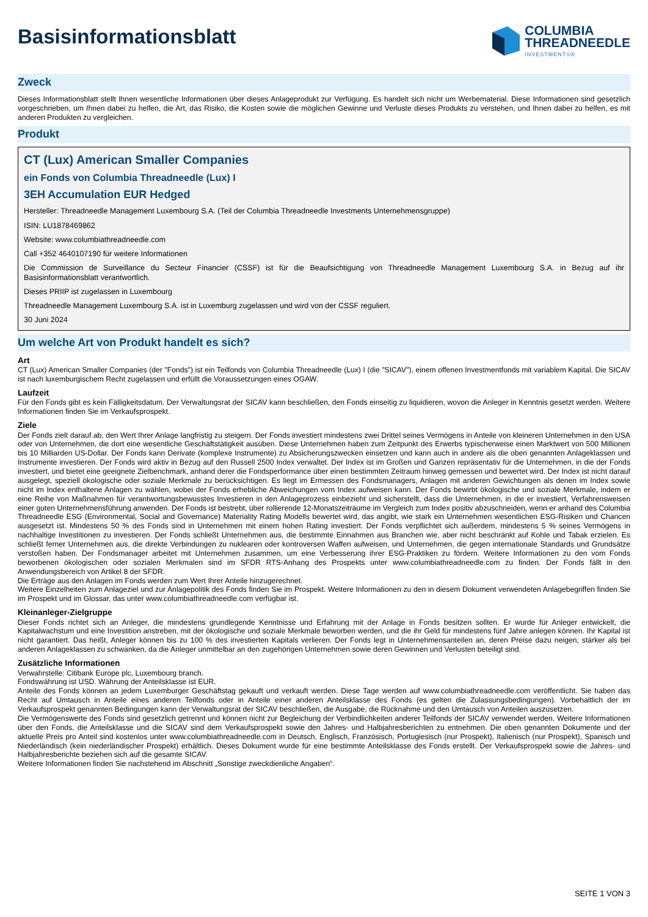Basisinformationsblatt
COLUMBIA
THREADNEEDLE
INVESTMENTS®
Zweck
Dieses Informationsblatt stellt Ihnen wesentliche Informationen über dieses Anlageprodukt zur Verfügung. Es handelt sich nicht um Werbematerial. Diese Informationen sind gesetzlich vorgeschrieben, um Ihnen dabei zu helfen, die Art, das Risiko, die Kosten sowie die möglichen Gewinne und Verluste dieses Produkts zu verstehen, und Ihnen dabei zu helfen, es mit anderen Produkten zu vergleichen.
Produkt
CT (Lux) American Smaller Companies
ein Fonds von Columbia Threadneedle (Lux) I
3EH Accumulation EUR Hedged
Hersteller: Threadneedle Management Luxembourg S.A. (Teil der Columbia Threadneedle Investments Unternehmensgruppe)
ISIN: LU1878469862
Website: www.columbiathreadneedle.com
Call +352 4640107190 für weitere Informationen
Die Commission de Surveillance du Secteur Financier (CSSF) ist für die Beaufsichtigung von Threadneedle Management Luxembourg S.A. in Bezug auf ihr Basisinformationsblatt verantwortlich.
Dieses PRIIP ist zugelassen in Luxembourg
Threadneedle Management Luxembourg S.A. ist in Luxemburg zugelassen und wird von der CSSF reguliert.
30 Juni 2024
Um welche Art von Produkt handelt es sich?
Art
CT (Lux) American Smaller Companies (der "Fonds") ist ein Teilfonds von Columbia Threadneedle (Lux) I (die "SICAV"), einem offenen Investmentfonds mit variablem Kapital. Die SICAV ist nach luxemburgischem Recht zugelassen und erfüllt die Voraussetzungen eines OGAW.
Laufzeit
Für den Fonds gibt es kein Fälligkeitsdatum. Der Verwaltungsrat der SICAV kann beschließen, den Fonds einseitig zu liquidieren, wovon die Anleger in Kenntnis gesetzt werden. Weitere Informationen finden Sie im Verkaufsprospekt.
Ziele
Der Fonds zielt darauf ab, den Wert Ihrer Anlage langfristig zu steigern. Der Fonds investiert mindestens zwei Drittel seines Vermögens in Anteile von kleineren Unternehmen in den USA oder von Unternehmen, die dort eine wesentliche Geschäftstätigkeit ausüben. Diese Unternehmen haben zum Zeitpunkt des Erwerbs typischerweise einen Marktwert von 500 Millionen bis 10 Milliarden US-Dollar. Der Fonds kann Derivate (komplexe Instrumente) zu Absicherungszwecken einsetzen und kann auch in andere als die oben genannten Anlageklassen und Instrumente investieren. Der Fonds wird aktiv in Bezug auf den Russell 2500 Index verwaltet. Der Index ist im Großen und Ganzen repräsentativ für die Unternehmen, in die der Fonds investiert, und bietet eine geeignete Zielbenchmark, anhand derer die Fondsperformance über einen bestimmten Zeitraum hinweg gemessen und bewertet wird. Der Index ist nicht darauf ausgelegt, speziell ökologische oder soziale Merkmale zu berücksichtigen. Es liegt im Ermessen des Fondsmanagers, Anlagen mit anderen Gewichtungen als denen im Index sowie nicht im Index enthaltene Anlagen zu wählen, wobei der Fonds erhebliche Abweichungen vom Index aufweisen kann. Der Fonds bewirbt ökologische und soziale Merkmale, indem er eine Reihe von Maßnahmen für verantwortungsbewusstes Investieren in den Anlageprozess einbezieht und sicherstellt, dass die Unternehmen, in die er investiert, Verfahrensweisen einer guten Unternehmensführung anwenden. Der Fonds ist bestrebt, über rollierende 12-Monatszeiträume im Vergleich zum Index positiv abzuschneiden, wenn er anhand des Columbia Threadneedle ESG (Environmental, Social and Governance) Materiality Rating Modells bewertet wird, das angibt, wie stark ein Unternehmen wesentlichen ESG-Risiken und Chancen ausgesetzt ist. Mindestens 50 % des Fonds sind in Unternehmen mit einem hohen Rating investiert. Der Fonds verpflichtet sich außerdem, mindestens 5 % seines Vermögens in nachhaltige Investitionen zu investieren. Der Fonds schließt Unternehmen aus, die bestimmte Einnahmen aus Branchen wie, aber nicht beschränkt auf Kohle und Tabak erzielen. Es schließt ferner Unternehmen aus, die direkte Verbindungen zu nuklearen oder kontroversen Waffen aufweisen, und Unternehmen, die gegen internationale Standards und Grundsätze verstoßen haben. Der Fondsmanager arbeitet mit Unternehmen zusammen, um eine Verbesserung ihrer ESG-Praktiken zu fördern. Weitere Informationen zu den vom Fonds beworbenen ökologischen oder sozialen Merkmalen sind im SFDR RTS-Anhang des Prospekts unter www.columbiathreadneedle.com zu finden. Der Fonds fällt in den Anwendungsbereich von Artikel 8 der SFDR.
Die Erträge aus den Anlagen im Fonds werden zum Wert Ihrer Anteile hinzugerechnet.
Weitere Einzelheiten zum Anlageziel und zur Anlagepolitik des Fonds finden Sie im Prospekt. Weitere Informationen zu den in diesem Dokument verwendeten Anlagebegriffen finden Sie im Prospekt und im Glossar, das unter www.columbiathreadneedle.com verfügbar ist.
Kleinanleger-Zielgruppe
Dieser Fonds richtet sich an Anleger, die mindestens grundlegende Kenntnisse und Erfahrung mit der Anlage in Fonds besitzen sollten. Er wurde für Anleger entwickelt, die Kapitalwachstum und eine Investition anstreben, mit der ökologische und soziale Merkmale beworben werden, und die ihr Geld für mindestens fünf Jahre anlegen können. Ihr Kapital ist nicht garantiert. Das heißt, Anleger können bis zu 100 % des investierten Kapitals verlieren. Der Fonds legt in Unternehmensanteilen an, deren Preise dazu neigen, stärker als bei anderen Anlageklassen zu schwanken, da die Anleger unmittelbar an den zugehörigen Unternehmen sowie deren Gewinnen und Verlusten beteiligt sind.
Zusätzliche Informationen
Verwahrstelle: Citibank Europe plc, Luxembourg branch.
Fondswährung ist USD. Währung der Anteilsklasse ist EUR.
Anteile des Fonds können an jedem Luxemburger Geschäftstag gekauft und verkauft werden. Diese Tage werden auf www.columbiathreadneedle.com veröffentlicht. Sie haben das Recht auf Umtausch in Anteile eines anderen Teilfonds oder in Anteile einer anderen Anteilsklasse des Fonds (es gelten die Zulassungsbedingungen). Vorbehaltlich der im Verkaufsprospekt genannten Bedingungen kann der Verwaltungsrat der SICAV beschließen, die Ausgabe, die Rücknahme und den Umtausch von Anteilen auszusetzen.
Die Vermögenswerte des Fonds sind gesetzlich getrennt und können nicht zur Begleichung der Verbindlichkeiten anderer Teilfonds der SICAV verwendet werden. Weitere Informationen über den Fonds, die Anteilsklasse und die SICAV sind dem Verkaufsprospekt sowie den Jahres- und Halbjahresberichten zu entnehmen. Die oben genannten Dokumente und der aktuelle Preis pro Anteil sind kostenlos unter www.columbiathreadneedle.com in Deutsch, Englisch, Französisch, Portugiesisch (nur Prospekt), Italienisch (nur Prospekt), Spanisch und Niederländisch (kein niederländischer Prospekt) erhältlich. Dieses Dokument wurde für eine bestimmte Anteilsklasse des Fonds erstellt. Der Verkaufsprospekt sowie die Jahres- und Halbjahresberichte beziehen sich auf die gesamte SICAV.
Weitere Informationen finden Sie nachstehend im Abschnitt „Sonstige zweckdienliche Angaben“.
SEITE 1 VON 3